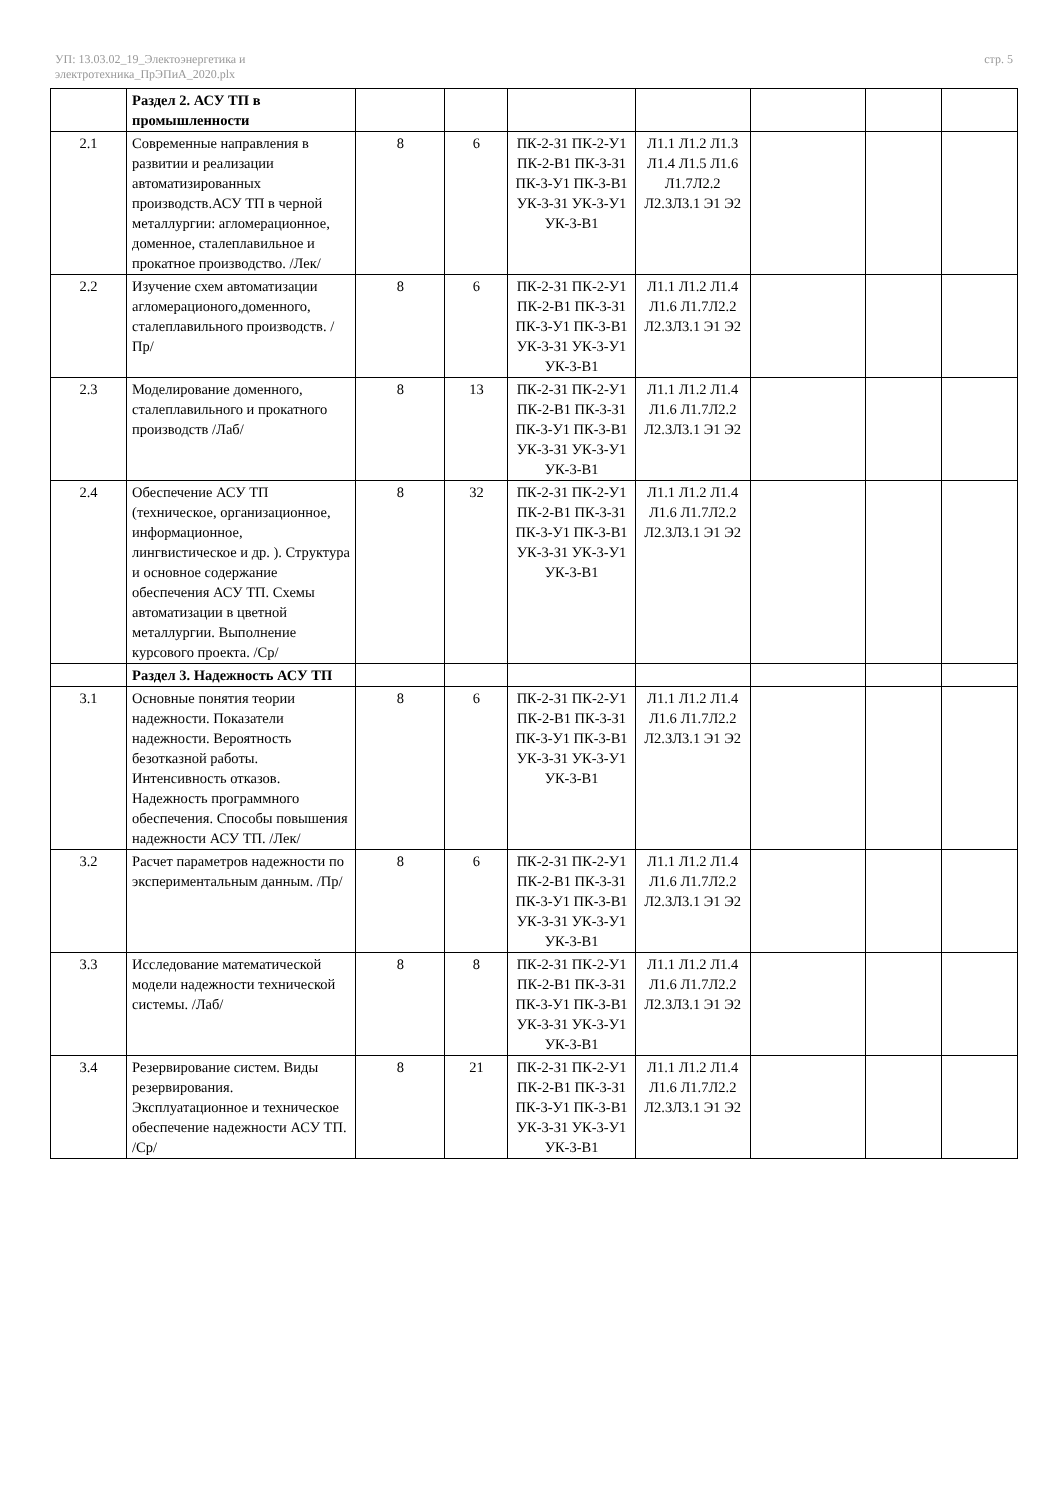УП: 13.03.02_19_Электоэнергетика и
электротехника_ПрЭПиА_2020.plx
стр. 5
| | Раздел 2. АСУ ТП в промышленности | | | | | | | |
| 2.1 | Современные направления в развитии и реализации автоматизированных производств.АСУ ТП в черной металлургии: агломерационное, доменное, сталеплавильное и прокатное производство. /Лек/ | 8 | 6 | ПК-2-З1 ПК-2-У1 ПК-2-В1 ПК-3-З1 ПК-3-У1 ПК-3-В1 УК-3-З1 УК-3-У1 УК-3-В1 | Л1.1 Л1.2 Л1.3 Л1.4 Л1.5 Л1.6 Л1.7Л2.2 Л2.3Л3.1 Э1 Э2 | | | |
| 2.2 | Изучение схем автоматизации агломерационого,доменного, сталеплавильного производств. /Пр/ | 8 | 6 | ПК-2-З1 ПК-2-У1 ПК-2-В1 ПК-3-З1 ПК-3-У1 ПК-3-В1 УК-3-З1 УК-3-У1 УК-3-В1 | Л1.1 Л1.2 Л1.4 Л1.6 Л1.7Л2.2 Л2.3Л3.1 Э1 Э2 | | | |
| 2.3 | Моделирование доменного, сталеплавильного и прокатного производств /Лаб/ | 8 | 13 | ПК-2-З1 ПК-2-У1 ПК-2-В1 ПК-3-З1 ПК-3-У1 ПК-3-В1 УК-3-З1 УК-3-У1 УК-3-В1 | Л1.1 Л1.2 Л1.4 Л1.6 Л1.7Л2.2 Л2.3Л3.1 Э1 Э2 | | | |
| 2.4 | Обеспечение АСУ ТП (техническое, организационное, информационное, лингвистическое и др. ). Структура и основное содержание обеспечения АСУ ТП. Схемы автоматизации в цветной металлургии. Выполнение курсового проекта. /Ср/ | 8 | 32 | ПК-2-З1 ПК-2-У1 ПК-2-В1 ПК-3-З1 ПК-3-У1 ПК-3-В1 УК-3-З1 УК-3-У1 УК-3-В1 | Л1.1 Л1.2 Л1.4 Л1.6 Л1.7Л2.2 Л2.3Л3.1 Э1 Э2 | | | |
| | Раздел 3. Надежность АСУ ТП | | | | | | | |
| 3.1 | Основные понятия теории надежности. Показатели надежности. Вероятность безотказной работы. Интенсивность отказов. Надежность программного обеспечения. Способы повышения надежности АСУ ТП. /Лек/ | 8 | 6 | ПК-2-З1 ПК-2-У1 ПК-2-В1 ПК-3-З1 ПК-3-У1 ПК-3-В1 УК-3-З1 УК-3-У1 УК-3-В1 | Л1.1 Л1.2 Л1.4 Л1.6 Л1.7Л2.2 Л2.3Л3.1 Э1 Э2 | | | |
| 3.2 | Расчет параметров надежности по экспериментальным данным. /Пр/ | 8 | 6 | ПК-2-З1 ПК-2-У1 ПК-2-В1 ПК-3-З1 ПК-3-У1 ПК-3-В1 УК-3-З1 УК-3-У1 УК-3-В1 | Л1.1 Л1.2 Л1.4 Л1.6 Л1.7Л2.2 Л2.3Л3.1 Э1 Э2 | | | |
| 3.3 | Исследование математической модели надежности технической системы. /Лаб/ | 8 | 8 | ПК-2-З1 ПК-2-У1 ПК-2-В1 ПК-3-З1 ПК-3-У1 ПК-3-В1 УК-3-З1 УК-3-У1 УК-3-В1 | Л1.1 Л1.2 Л1.4 Л1.6 Л1.7Л2.2 Л2.3Л3.1 Э1 Э2 | | | |
| 3.4 | Резервирование систем. Виды резервирования. Эксплуатационное и техническое обеспечение надежности АСУ ТП. /Ср/ | 8 | 21 | ПК-2-З1 ПК-2-У1 ПК-2-В1 ПК-3-З1 ПК-3-У1 ПК-3-В1 УК-3-З1 УК-3-У1 УК-3-В1 | Л1.1 Л1.2 Л1.4 Л1.6 Л1.7Л2.2 Л2.3Л3.1 Э1 Э2 | | | |